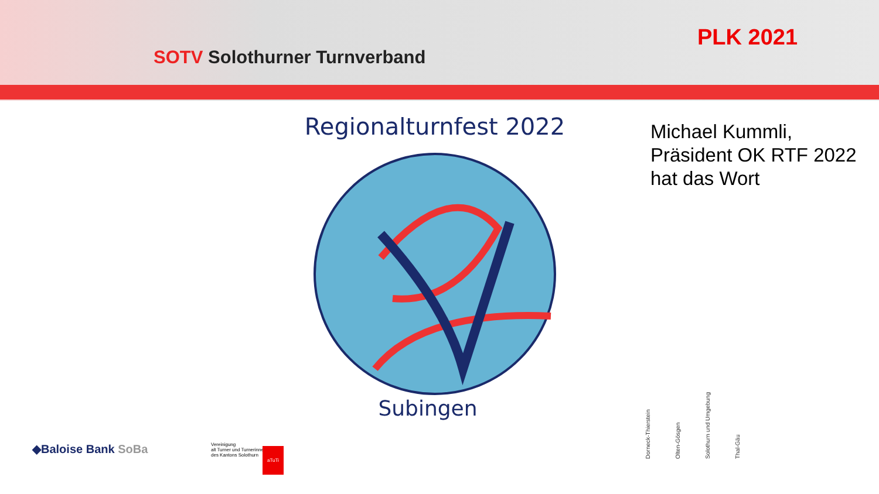SOTV Solothurner Turnverband
PLK 2021
Regionalturnfest 2022
Subingen
Michael Kummli,
Präsident OK RTF 2022
hat das Wort
◆Baloise Bank SoBa
Vereinigung
alt Turner und Turnerinnen
des Kantons Solothurn
aTuTi
Dorneck-Thierstein
Olten-Gösgen
Solothurn und Umgebung
Thal-Gäu